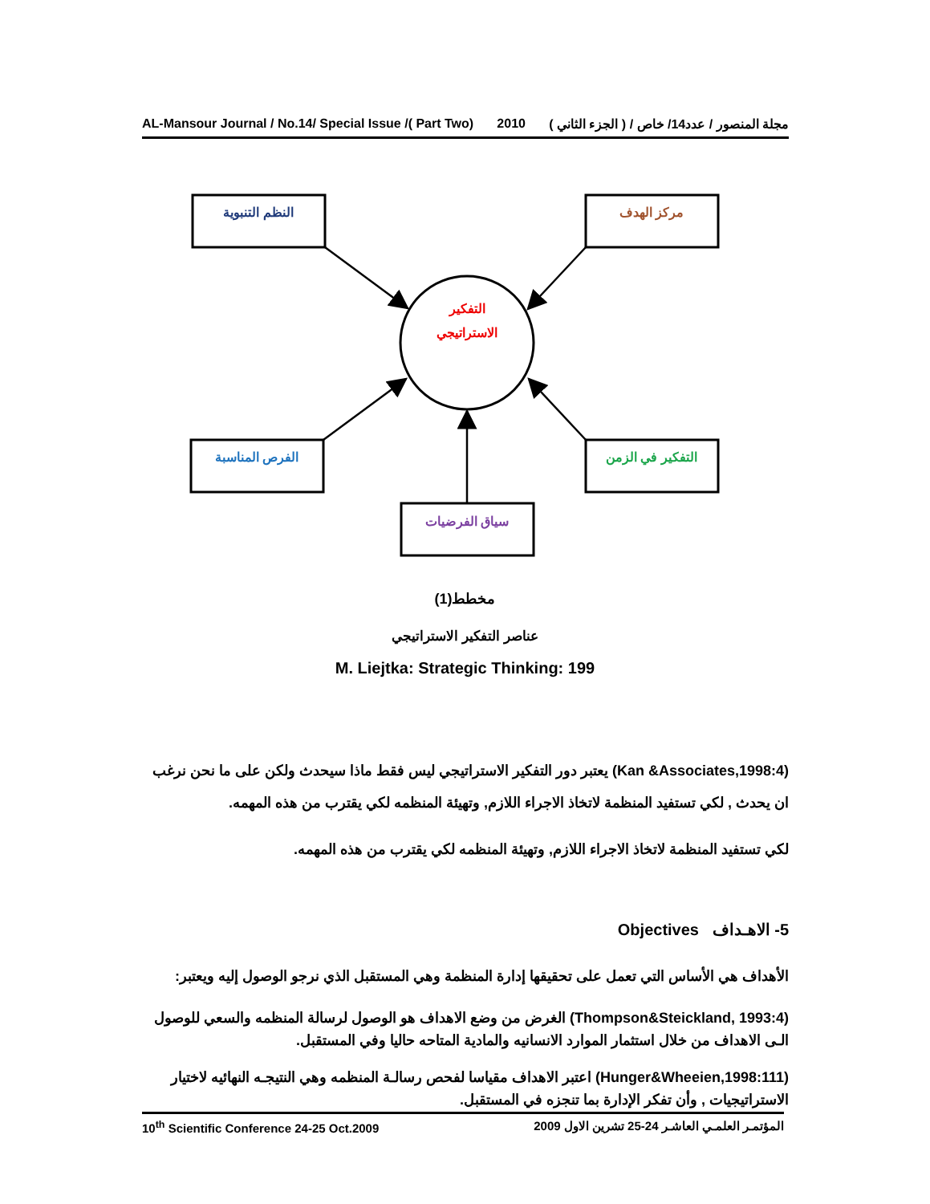AL-Mansour Journal / No.14/ Special Issue /( Part Two) 2010 مجلة المنصور / عدد14/ خاص / ( الجزء الثاني )
النظم التنبوية
مركز الهدف
التفكير
الاستراتيجي
الفرص المناسبة
التفكير في الزمن
سياق الفرضيات
مخطط(1)
عناصر التفكير الاستراتيجي
M. Liejtka: Strategic Thinking: 199
(Kan &Associates,1998:4) يعتبر دور التفكير الاستراتيجي ليس فقط ماذا سيحدث ولكن على ما نحن نرغب ان يحدث , لكي تستفيد المنظمة لاتخاذ الاجراء اللازم, وتهيئة المنظمه لكي يقترب من هذه المهمه.
لكي تستفيد المنظمة لاتخاذ الاجراء اللازم, وتهيئة المنظمه لكي يقترب من هذه المهمه.
5- الاهـداف Objectives
الأهداف هي الأساس التي تعمل على تحقيقها إدارة المنظمة وهي المستقبل الذي نرجو الوصول إليه ويعتبر:
(Thompson&Steickland, 1993:4) الغرض من وضع الاهداف هو الوصول لرسالة المنظمه والسعي للوصول الـى الاهداف من خلال استثمار الموارد الانسانيه والمادية المتاحه حاليا وفي المستقبل.
(Hunger&Wheeien,1998:111) اعتبر الاهداف مقياسا لفحص رسالـة المنظمه وهي النتيجـه النهائيه لاختيار الاستراتيجيات , وأن تفكر الإدارة بما تنجزه في المستقبل.
10<sup>th</sup> Scientific Conference 24-25 Oct.2009 المؤتمـر العلمـي العاشـر 24-25 تشرين الاول 2009